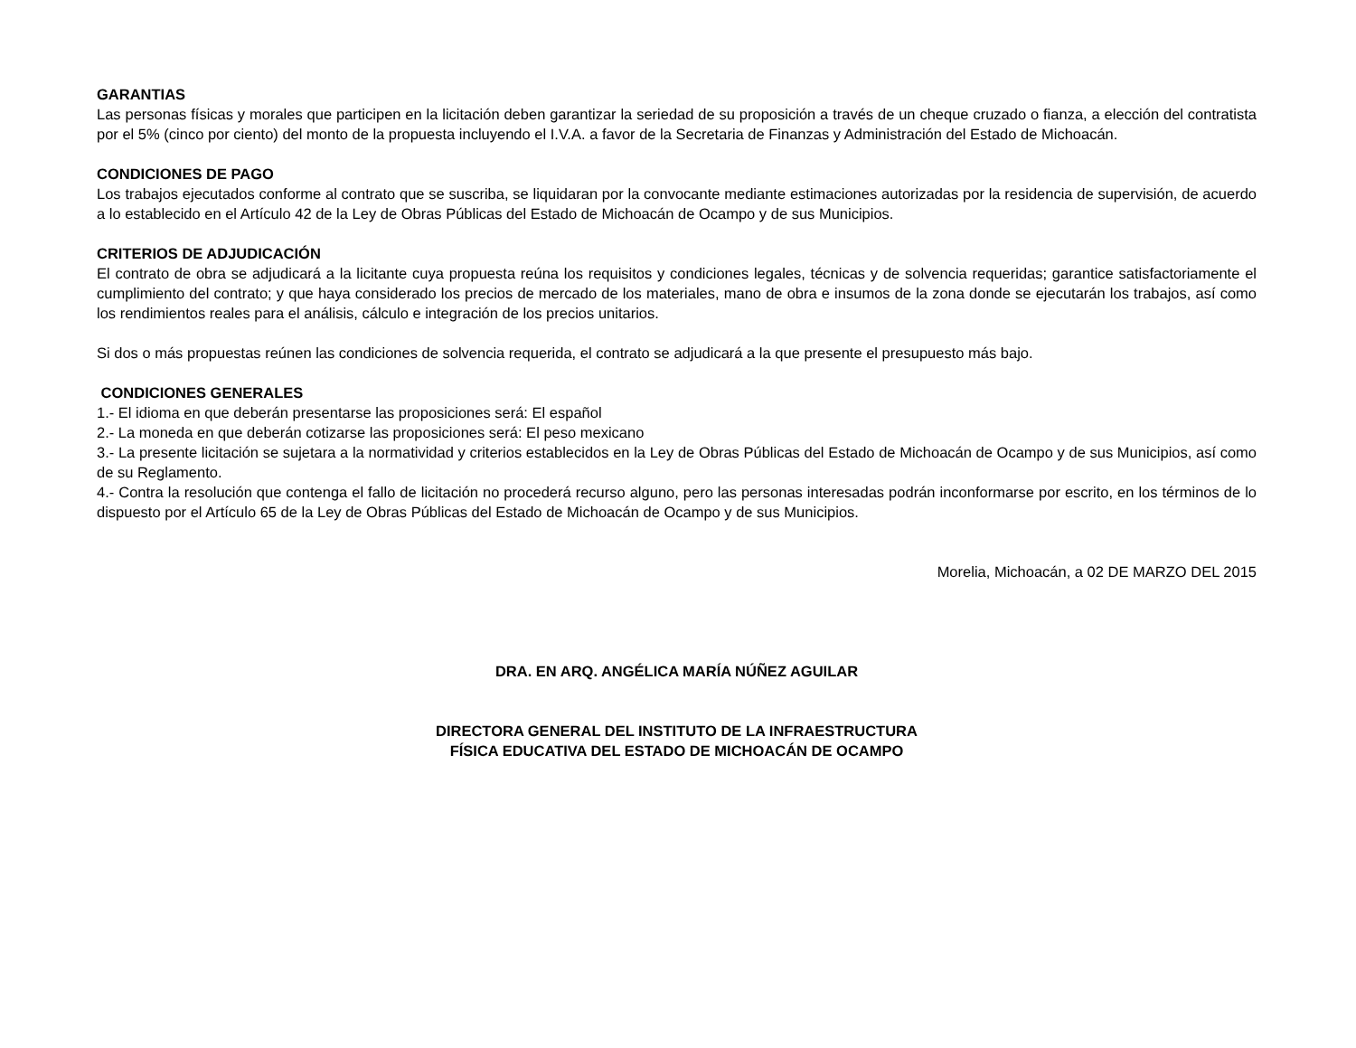GARANTIAS
Las personas físicas y morales que participen en la licitación deben garantizar la seriedad de su proposición a través de un cheque cruzado o fianza, a elección del contratista por el 5% (cinco por ciento) del monto de la propuesta incluyendo el I.V.A. a favor de la Secretaria de Finanzas y Administración del Estado de Michoacán.
CONDICIONES DE PAGO
Los trabajos ejecutados conforme al contrato que se suscriba, se liquidaran por la convocante mediante estimaciones autorizadas por la residencia de supervisión, de acuerdo a lo establecido en el Artículo 42 de la Ley de Obras Públicas del Estado de Michoacán de Ocampo y de sus Municipios.
CRITERIOS DE ADJUDICACIÓN
El contrato de obra se adjudicará a la licitante cuya propuesta reúna los requisitos y condiciones legales, técnicas y de solvencia requeridas; garantice satisfactoriamente el cumplimiento del contrato; y que haya considerado los precios de mercado de los materiales, mano de obra e insumos de la zona donde se ejecutarán los trabajos, así como los rendimientos reales para el análisis, cálculo e integración de los precios unitarios.
Si dos o más propuestas reúnen las condiciones de solvencia requerida, el contrato se adjudicará a la que presente el presupuesto más bajo.
CONDICIONES GENERALES
1.- El idioma en que deberán presentarse las proposiciones será: El español
2.- La moneda en que deberán cotizarse las proposiciones será: El peso mexicano
3.- La presente licitación se sujetara a la normatividad y criterios establecidos en la Ley de Obras Públicas del Estado de Michoacán de Ocampo y de sus Municipios, así como de su Reglamento.
4.- Contra la resolución que contenga el fallo de licitación no procederá recurso alguno, pero las personas interesadas podrán inconformarse por escrito, en los términos de lo dispuesto por el Artículo 65 de la Ley de Obras Públicas del Estado de Michoacán de Ocampo y de sus Municipios.
Morelia, Michoacán, a 02 DE MARZO DEL 2015
DRA. EN ARQ. ANGÉLICA MARÍA NÚÑEZ AGUILAR
DIRECTORA GENERAL DEL INSTITUTO DE LA INFRAESTRUCTURA
FÍSICA EDUCATIVA DEL ESTADO DE MICHOACÁN DE OCAMPO